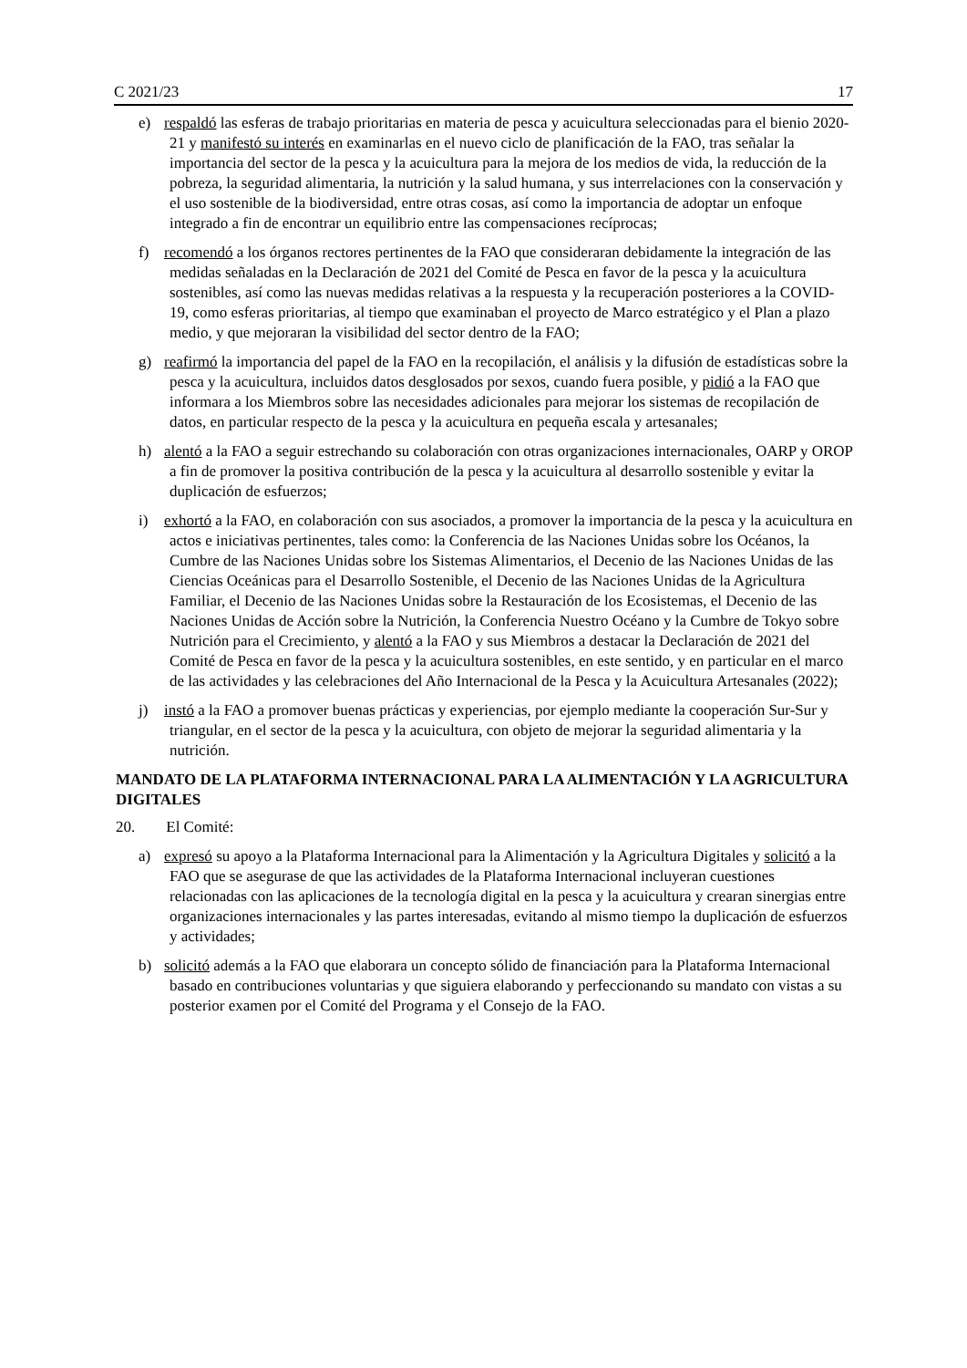C 2021/23 17
e) respaldó las esferas de trabajo prioritarias en materia de pesca y acuicultura seleccionadas para el bienio 2020-21 y manifestó su interés en examinarlas en el nuevo ciclo de planificación de la FAO, tras señalar la importancia del sector de la pesca y la acuicultura para la mejora de los medios de vida, la reducción de la pobreza, la seguridad alimentaria, la nutrición y la salud humana, y sus interrelaciones con la conservación y el uso sostenible de la biodiversidad, entre otras cosas, así como la importancia de adoptar un enfoque integrado a fin de encontrar un equilibrio entre las compensaciones recíprocas;
f) recomendó a los órganos rectores pertinentes de la FAO que consideraran debidamente la integración de las medidas señaladas en la Declaración de 2021 del Comité de Pesca en favor de la pesca y la acuicultura sostenibles, así como las nuevas medidas relativas a la respuesta y la recuperación posteriores a la COVID-19, como esferas prioritarias, al tiempo que examinaban el proyecto de Marco estratégico y el Plan a plazo medio, y que mejoraran la visibilidad del sector dentro de la FAO;
g) reafirmó la importancia del papel de la FAO en la recopilación, el análisis y la difusión de estadísticas sobre la pesca y la acuicultura, incluidos datos desglosados por sexos, cuando fuera posible, y pidió a la FAO que informara a los Miembros sobre las necesidades adicionales para mejorar los sistemas de recopilación de datos, en particular respecto de la pesca y la acuicultura en pequeña escala y artesanales;
h) alentó a la FAO a seguir estrechando su colaboración con otras organizaciones internacionales, OARP y OROP a fin de promover la positiva contribución de la pesca y la acuicultura al desarrollo sostenible y evitar la duplicación de esfuerzos;
i) exhortó a la FAO, en colaboración con sus asociados, a promover la importancia de la pesca y la acuicultura en actos e iniciativas pertinentes, tales como: la Conferencia de las Naciones Unidas sobre los Océanos, la Cumbre de las Naciones Unidas sobre los Sistemas Alimentarios, el Decenio de las Naciones Unidas de las Ciencias Oceánicas para el Desarrollo Sostenible, el Decenio de las Naciones Unidas de la Agricultura Familiar, el Decenio de las Naciones Unidas sobre la Restauración de los Ecosistemas, el Decenio de las Naciones Unidas de Acción sobre la Nutrición, la Conferencia Nuestro Océano y la Cumbre de Tokyo sobre Nutrición para el Crecimiento, y alentó a la FAO y sus Miembros a destacar la Declaración de 2021 del Comité de Pesca en favor de la pesca y la acuicultura sostenibles, en este sentido, y en particular en el marco de las actividades y las celebraciones del Año Internacional de la Pesca y la Acuicultura Artesanales (2022);
j) instó a la FAO a promover buenas prácticas y experiencias, por ejemplo mediante la cooperación Sur-Sur y triangular, en el sector de la pesca y la acuicultura, con objeto de mejorar la seguridad alimentaria y la nutrición.
MANDATO DE LA PLATAFORMA INTERNACIONAL PARA LA ALIMENTACIÓN Y LA AGRICULTURA DIGITALES
20. El Comité:
a) expresó su apoyo a la Plataforma Internacional para la Alimentación y la Agricultura Digitales y solicitó a la FAO que se asegurase de que las actividades de la Plataforma Internacional incluyeran cuestiones relacionadas con las aplicaciones de la tecnología digital en la pesca y la acuicultura y crearan sinergias entre organizaciones internacionales y las partes interesadas, evitando al mismo tiempo la duplicación de esfuerzos y actividades;
b) solicitó además a la FAO que elaborara un concepto sólido de financiación para la Plataforma Internacional basado en contribuciones voluntarias y que siguiera elaborando y perfeccionando su mandato con vistas a su posterior examen por el Comité del Programa y el Consejo de la FAO.